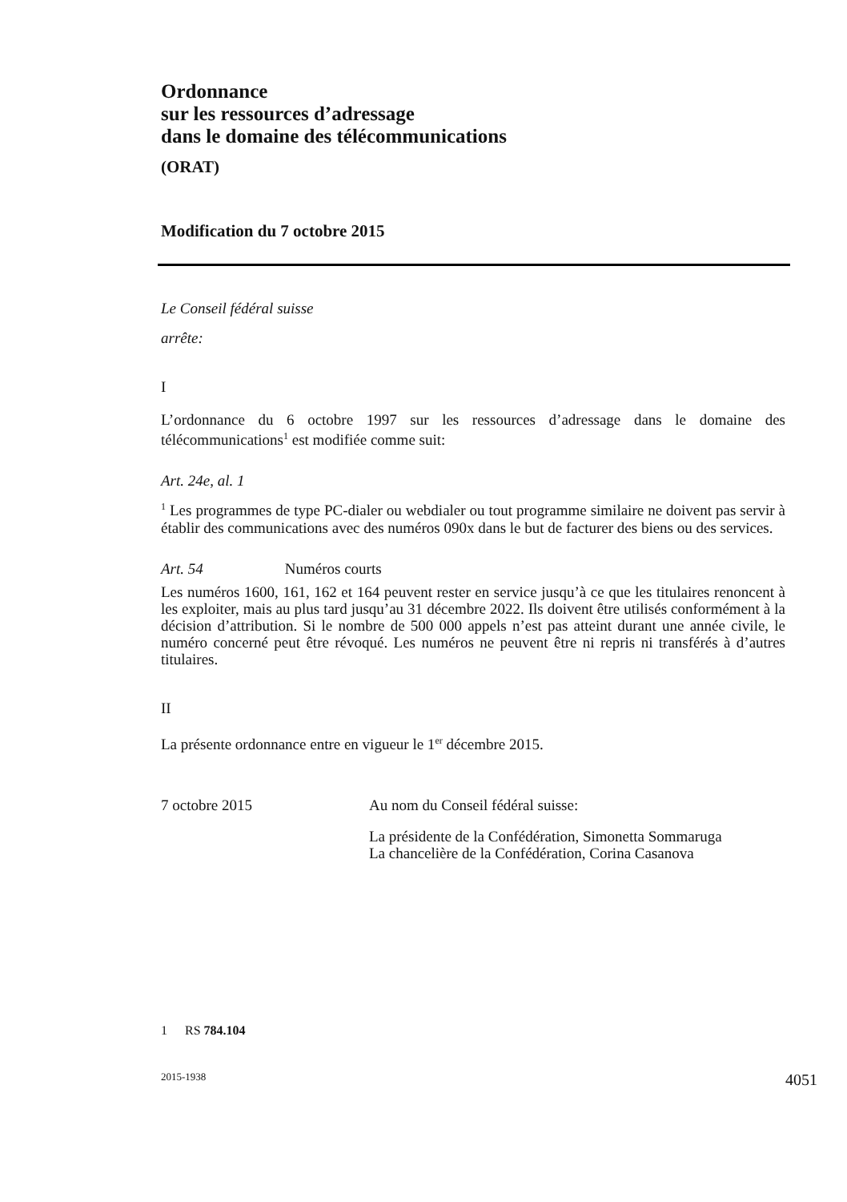Ordonnance
sur les ressources d’adressage
dans le domaine des télécommunications
(ORAT)
Modification du 7 octobre 2015
Le Conseil fédéral suisse
arrête:
I
L’ordonnance du 6 octobre 1997 sur les ressources d’adressage dans le domaine des télécommunications<sup>1</sup> est modifiée comme suit:
Art. 24e, al. 1
<sup>1</sup> Les programmes de type PC-dialer ou webdialer ou tout programme similaire ne doivent pas servir à établir des communications avec des numéros 090x dans le but de facturer des biens ou des services.
Art. 54 Numéros courts
Les numéros 1600, 161, 162 et 164 peuvent rester en service jusqu’à ce que les titulaires renoncent à les exploiter, mais au plus tard jusqu’au 31 décembre 2022. Ils doivent être utilisés conformément à la décision d’attribution. Si le nombre de 500 000 appels n’est pas atteint durant une année civile, le numéro concerné peut être révoqué. Les numéros ne peuvent être ni repris ni transférés à d’autres titulaires.
II
La présente ordonnance entre en vigueur le 1<sup>er</sup> décembre 2015.
7 octobre 2015 Au nom du Conseil fédéral suisse:
La présidente de la Confédération, Simonetta Sommaruga
La chancelière de la Confédération, Corina Casanova
1 RS 784.104
2015-1938 4051